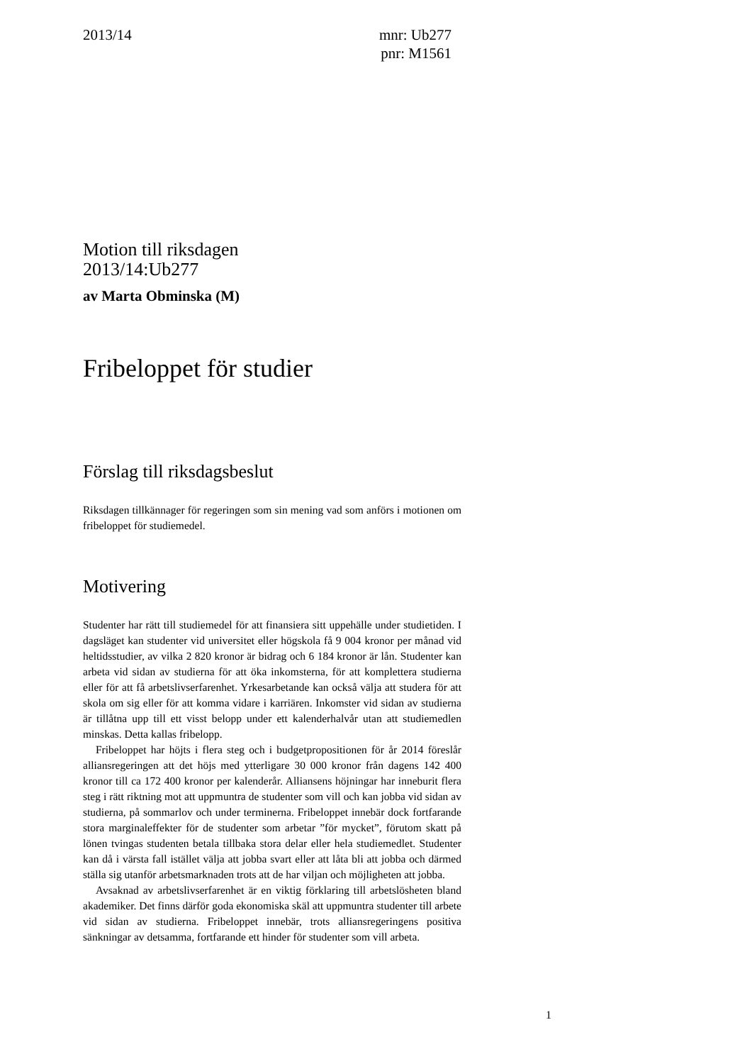2013/14 mnr: Ub277
pnr: M1561
Motion till riksdagen
2013/14:Ub277
av Marta Obminska (M)
Fribeloppet för studier
Förslag till riksdagsbeslut
Riksdagen tillkännager för regeringen som sin mening vad som anförs i motionen om fribeloppet för studiemedel.
Motivering
Studenter har rätt till studiemedel för att finansiera sitt uppehälle under studietiden. I dagsläget kan studenter vid universitet eller högskola få 9 004 kronor per månad vid heltidsstudier, av vilka 2 820 kronor är bidrag och 6 184 kronor är lån. Studenter kan arbeta vid sidan av studierna för att öka inkomsterna, för att komplettera studierna eller för att få arbetslivserfarenhet. Yrkesarbetande kan också välja att studera för att skola om sig eller för att komma vidare i karriären. Inkomster vid sidan av studierna är tillåtna upp till ett visst belopp under ett kalenderhalvår utan att studiemedlen minskas. Detta kallas fribelopp.
Fribeloppet har höjts i flera steg och i budgetpropositionen för år 2014 föreslår alliansregeringen att det höjs med ytterligare 30 000 kronor från dagens 142 400 kronor till ca 172 400 kronor per kalenderår. Alliansens höjningar har inneburit flera steg i rätt riktning mot att uppmuntra de studenter som vill och kan jobba vid sidan av studierna, på sommarlov och under terminerna. Fribeloppet innebär dock fortfarande stora marginaleffekter för de studenter som arbetar ”för mycket”, förutom skatt på lönen tvingas studenten betala tillbaka stora delar eller hela studiemedlet. Studenter kan då i värsta fall istället välja att jobba svart eller att låta bli att jobba och därmed ställa sig utanför arbetsmarknaden trots att de har viljan och möjligheten att jobba.
Avsaknad av arbetslivserfarenhet är en viktig förklaring till arbetslösheten bland akademiker. Det finns därför goda ekonomiska skäl att uppmuntra studenter till arbete vid sidan av studierna. Fribeloppet innebär, trots alliansregeringens positiva sänkningar av detsamma, fortfarande ett hinder för studenter som vill arbeta.
1